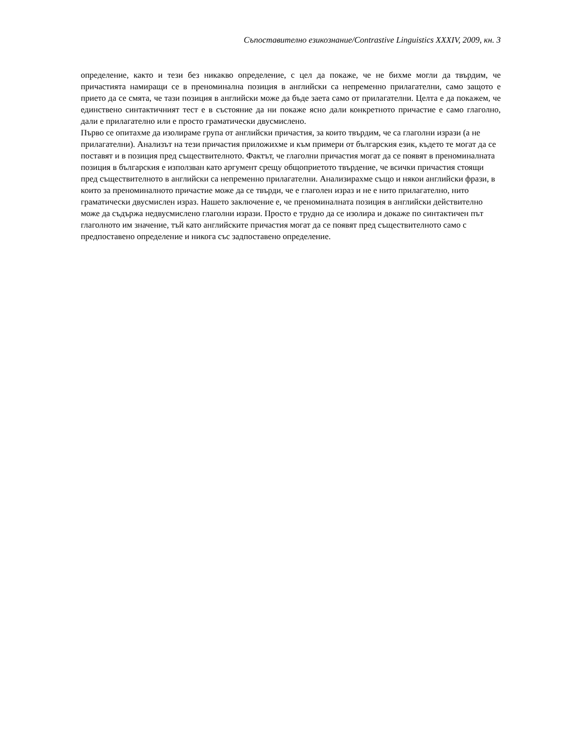Съпоставително езикознание/Contrastive Linguistics XXXIV, 2009, кн. 3
определение, както и тези без никакво определение, с цел да покаже, че не бихме могли да твърдим, че причастията намиращи се в преноминална позиция в английски са непременно прилагателни, само защото е прието да се смята, че тази позиция в английски може да бъде заета само от прилагателни. Целта е да покажем, че единствено синтактичният тест е в състояние да ни покаже ясно дали конкретното причастие е само глаголно, дали е прилагателно или е просто граматически двусмислено.
Първо се опитахме да изолираме група от английски причастия, за които твърдим, че са глаголни изрази (а не прилагателни). Анализът на тези причастия приложихме и към примери от българския език, където те могат да се поставят и в позиция пред съществителното. Фактът, че глаголни причастия могат да се появят в преноминалната позиция в българския е използван като аргумент срещу общоприетото твърдение, че всички причастия стоящи пред съществителното в английски са непременно прилагателни. Анализирахме също и някои английски фрази, в които за преноминалното причастие може да се твърди, че е глаголен израз и не е нито прилагателно, нито граматически двусмислен израз. Нашето заключение е, че преноминалната позиция в английски действително може да съдържа недвусмислено глаголни изрази. Просто е трудно да се изолира и докаже по синтактичен път глаголното им значение, тъй като английските причастия могат да се появят пред съществителното само с предпоставено определение и никога със задпоставено определение.